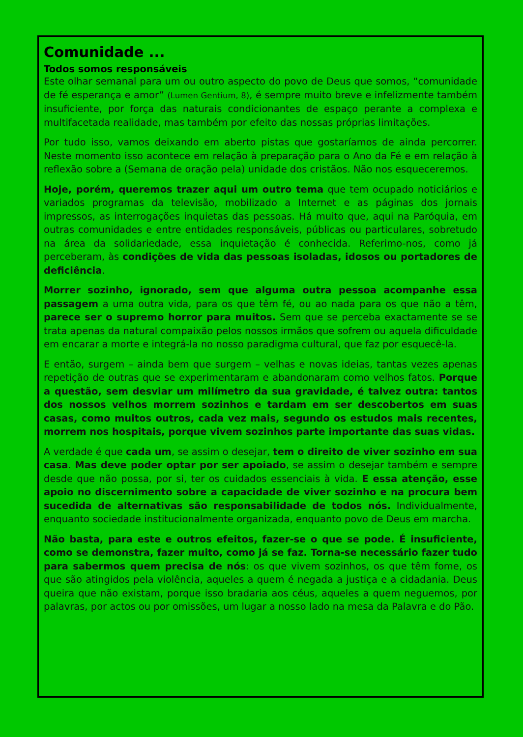Comunidade ...
Todos somos responsáveis
Este olhar semanal para um ou outro aspecto do povo de Deus que somos, “comunidade de fé esperança e amor” (Lumen Gentium, 8), é sempre muito breve e infelizmente também insuficiente, por força das naturais condicionantes de espaço perante a complexa e multifacetada realidade, mas também por efeito das nossas próprias limitações.
Por tudo isso, vamos deixando em aberto pistas que gostaríamos de ainda percorrer. Neste momento isso acontece em relação à preparação para o Ano da Fé e em relação à reflexão sobre a (Semana de oração pela) unidade dos cristãos. Não nos esqueceremos.
Hoje, porém, queremos trazer aqui um outro tema que tem ocupado noticiários e variados programas da televisão, mobilizado a Internet e as páginas dos jornais impressos, as interrogações inquietas das pessoas. Há muito que, aqui na Paróquia, em outras comunidades e entre entidades responsáveis, públicas ou particulares, sobretudo na área da solidariedade, essa inquietação é conhecida. Referimo-nos, como já perceberam, às condições de vida das pessoas isoladas, idosos ou portadores de deficiência.
Morrer sozinho, ignorado, sem que alguma outra pessoa acompanhe essa passagem a uma outra vida, para os que têm fé, ou ao nada para os que não a têm, parece ser o supremo horror para muitos. Sem que se perceba exactamente se se trata apenas da natural compaixão pelos nossos irmãos que sofrem ou aquela dificuldade em encarar a morte e integrá-la no nosso paradigma cultural, que faz por esquecê-la.
E então, surgem – ainda bem que surgem – velhas e novas ideias, tantas vezes apenas repetição de outras que se experimentaram e abandonaram como velhos fatos. Porque a questão, sem desviar um milímetro da sua gravidade, é talvez outra: tantos dos nossos velhos morrem sozinhos e tardam em ser descobertos em suas casas, como muitos outros, cada vez mais, segundo os estudos mais recentes, morrem nos hospitais, porque vivem sozinhos parte importante das suas vidas.
A verdade é que cada um, se assim o desejar, tem o direito de viver sozinho em sua casa. Mas deve poder optar por ser apoiado, se assim o desejar também e sempre desde que não possa, por si, ter os cuidados essenciais à vida. E essa atenção, esse apoio no discernimento sobre a capacidade de viver sozinho e na procura bem sucedida de alternativas são responsabilidade de todos nós. Individualmente, enquanto sociedade institucionalmente organizada, enquanto povo de Deus em marcha.
Não basta, para este e outros efeitos, fazer-se o que se pode. É insuficiente, como se demonstra, fazer muito, como já se faz. Torna-se necessário fazer tudo para sabermos quem precisa de nós: os que vivem sozinhos, os que têm fome, os que são atingidos pela violência, aqueles a quem é negada a justiça e a cidadania. Deus queira que não existam, porque isso bradaria aos céus, aqueles a quem neguemos, por palavras, por actos ou por omissões, um lugar a nosso lado na mesa da Palavra e do Pão.